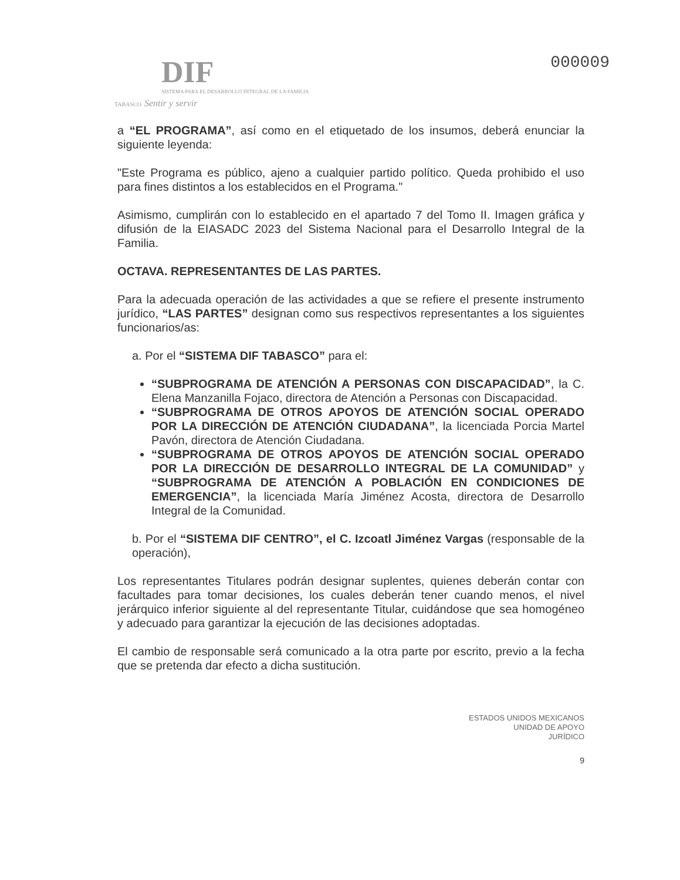DIF
SISTEMA PARA EL DESARROLLO INTEGRAL DE LA FAMILIA
TABASCO Sentir y servir
000009
a “EL PROGRAMA”, así como en el etiquetado de los insumos, deberá enunciar la siguiente leyenda:
"Este Programa es público, ajeno a cualquier partido político. Queda prohibido el uso para fines distintos a los establecidos en el Programa."
Asimismo, cumplirán con lo establecido en el apartado 7 del Tomo II. Imagen gráfica y difusión de la EIASADC 2023 del Sistema Nacional para el Desarrollo Integral de la Familia.
OCTAVA. REPRESENTANTES DE LAS PARTES.
Para la adecuada operación de las actividades a que se refiere el presente instrumento jurídico, “LAS PARTES” designan como sus respectivos representantes a los siguientes funcionarios/as:
a. Por el “SISTEMA DIF TABASCO” para el:
“SUBPROGRAMA DE ATENCIÓN A PERSONAS CON DISCAPACIDAD”, la C. Elena Manzanilla Fojaco, directora de Atención a Personas con Discapacidad.
“SUBPROGRAMA DE OTROS APOYOS DE ATENCIÓN SOCIAL OPERADO POR LA DIRECCIÓN DE ATENCIÓN CIUDADANA”, la licenciada Porcia Martel Pavón, directora de Atención Ciudadana.
“SUBPROGRAMA DE OTROS APOYOS DE ATENCIÓN SOCIAL OPERADO POR LA DIRECCIÓN DE DESARROLLO INTEGRAL DE LA COMUNIDAD” y “SUBPROGRAMA DE ATENCIÓN A POBLACIÓN EN CONDICIONES DE EMERGENCIA”, la licenciada María Jiménez Acosta, directora de Desarrollo Integral de la Comunidad.
b. Por el “SISTEMA DIF CENTRO”, el C. Izcoatl Jiménez Vargas (responsable de la operación),
Los representantes Titulares podrán designar suplentes, quienes deberán contar con facultades para tomar decisiones, los cuales deberán tener cuando menos, el nivel jerárquico inferior siguiente al del representante Titular, cuidándose que sea homogéneo y adecuado para garantizar la ejecución de las decisiones adoptadas.
El cambio de responsable será comunicado a la otra parte por escrito, previo a la fecha que se pretenda dar efecto a dicha sustitución.
ESTADOS UNIDOS MEXICANOS
UNIDAD DE APOYO
JURÍDICO
9